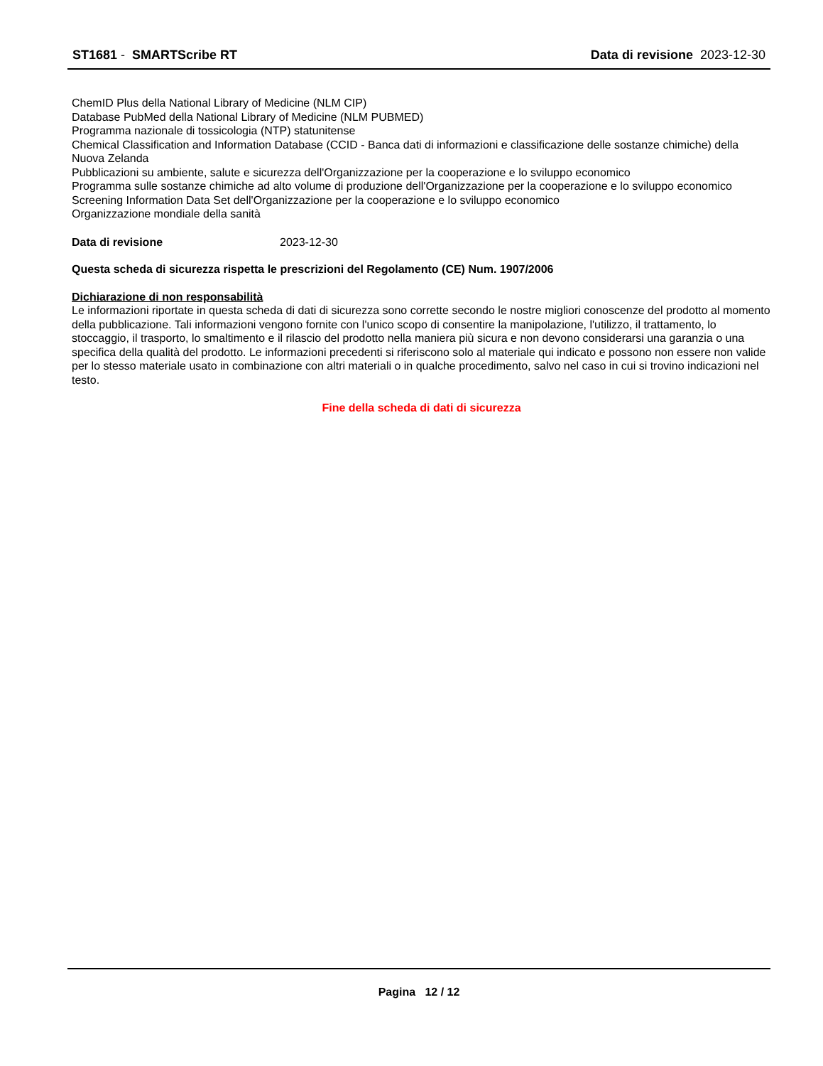ST1681 - SMARTScribe RT Data di revisione 2023-12-30
ChemID Plus della National Library of Medicine (NLM CIP)
Database PubMed della National Library of Medicine (NLM PUBMED)
Programma nazionale di tossicologia (NTP) statunitense
Chemical Classification and Information Database (CCID - Banca dati di informazioni e classificazione delle sostanze chimiche) della Nuova Zelanda
Pubblicazioni su ambiente, salute e sicurezza dell'Organizzazione per la cooperazione e lo sviluppo economico
Programma sulle sostanze chimiche ad alto volume di produzione dell'Organizzazione per la cooperazione e lo sviluppo economico
Screening Information Data Set dell'Organizzazione per la cooperazione e lo sviluppo economico
Organizzazione mondiale della sanità
Data di revisione 2023-12-30
Questa scheda di sicurezza rispetta le prescrizioni del Regolamento (CE) Num. 1907/2006
Dichiarazione di non responsabilità
Le informazioni riportate in questa scheda di dati di sicurezza sono corrette secondo le nostre migliori conoscenze del prodotto al momento della pubblicazione. Tali informazioni vengono fornite con l'unico scopo di consentire la manipolazione, l'utilizzo, il trattamento, lo stoccaggio, il trasporto, lo smaltimento e il rilascio del prodotto nella maniera più sicura e non devono considerarsi una garanzia o una specifica della qualità del prodotto. Le informazioni precedenti si riferiscono solo al materiale qui indicato e possono non essere non valide per lo stesso materiale usato in combinazione con altri materiali o in qualche procedimento, salvo nel caso in cui si trovino indicazioni nel testo.
Fine della scheda di dati di sicurezza
Pagina 12 / 12